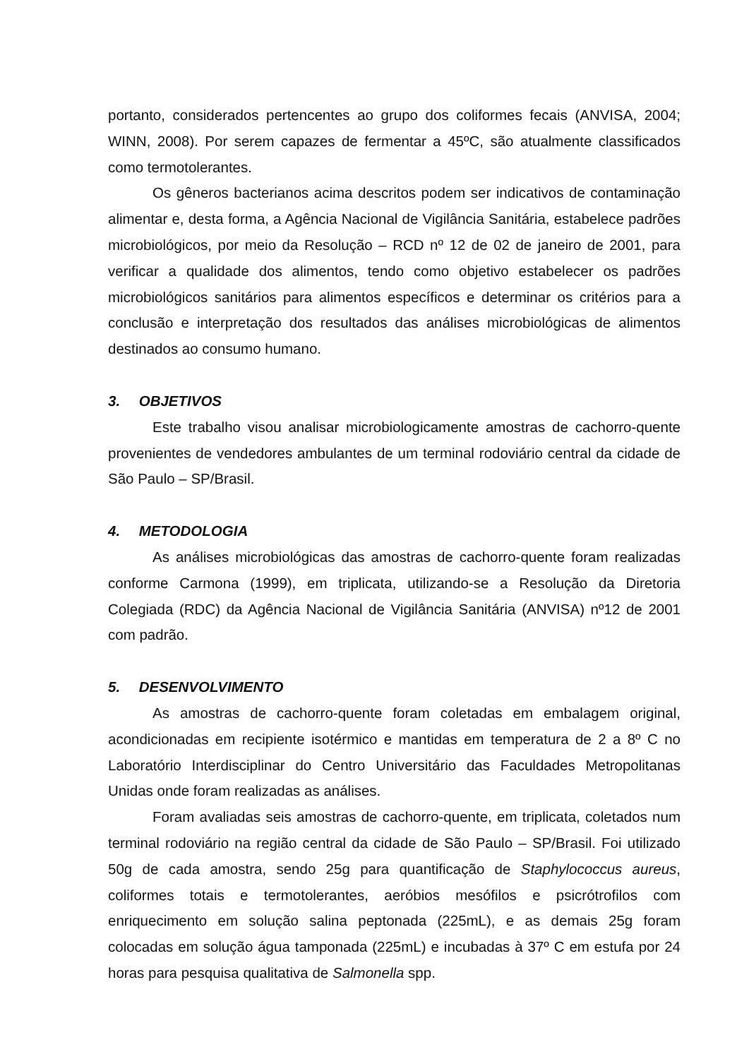portanto, considerados pertencentes ao grupo dos coliformes fecais (ANVISA, 2004; WINN, 2008). Por serem capazes de fermentar a 45ºC, são atualmente classificados como termotolerantes.
Os gêneros bacterianos acima descritos podem ser indicativos de contaminação alimentar e, desta forma, a Agência Nacional de Vigilância Sanitária, estabelece padrões microbiológicos, por meio da Resolução – RCD nº 12 de 02 de janeiro de 2001, para verificar a qualidade dos alimentos, tendo como objetivo estabelecer os padrões microbiológicos sanitários para alimentos específicos e determinar os critérios para a conclusão e interpretação dos resultados das análises microbiológicas de alimentos destinados ao consumo humano.
3. OBJETIVOS
Este trabalho visou analisar microbiologicamente amostras de cachorro-quente provenientes de vendedores ambulantes de um terminal rodoviário central da cidade de São Paulo – SP/Brasil.
4. METODOLOGIA
As análises microbiológicas das amostras de cachorro-quente foram realizadas conforme Carmona (1999), em triplicata, utilizando-se a Resolução da Diretoria Colegiada (RDC) da Agência Nacional de Vigilância Sanitária (ANVISA) nº12 de 2001 com padrão.
5. DESENVOLVIMENTO
As amostras de cachorro-quente foram coletadas em embalagem original, acondicionadas em recipiente isotérmico e mantidas em temperatura de 2 a 8º C no Laboratório Interdisciplinar do Centro Universitário das Faculdades Metropolitanas Unidas onde foram realizadas as análises.
Foram avaliadas seis amostras de cachorro-quente, em triplicata, coletados num terminal rodoviário na região central da cidade de São Paulo – SP/Brasil. Foi utilizado 50g de cada amostra, sendo 25g para quantificação de Staphylococcus aureus, coliformes totais e termotolerantes, aeróbios mesófilos e psicrótrofilos com enriquecimento em solução salina peptonada (225mL), e as demais 25g foram colocadas em solução água tamponada (225mL) e incubadas à 37º C em estufa por 24 horas para pesquisa qualitativa de Salmonella spp.